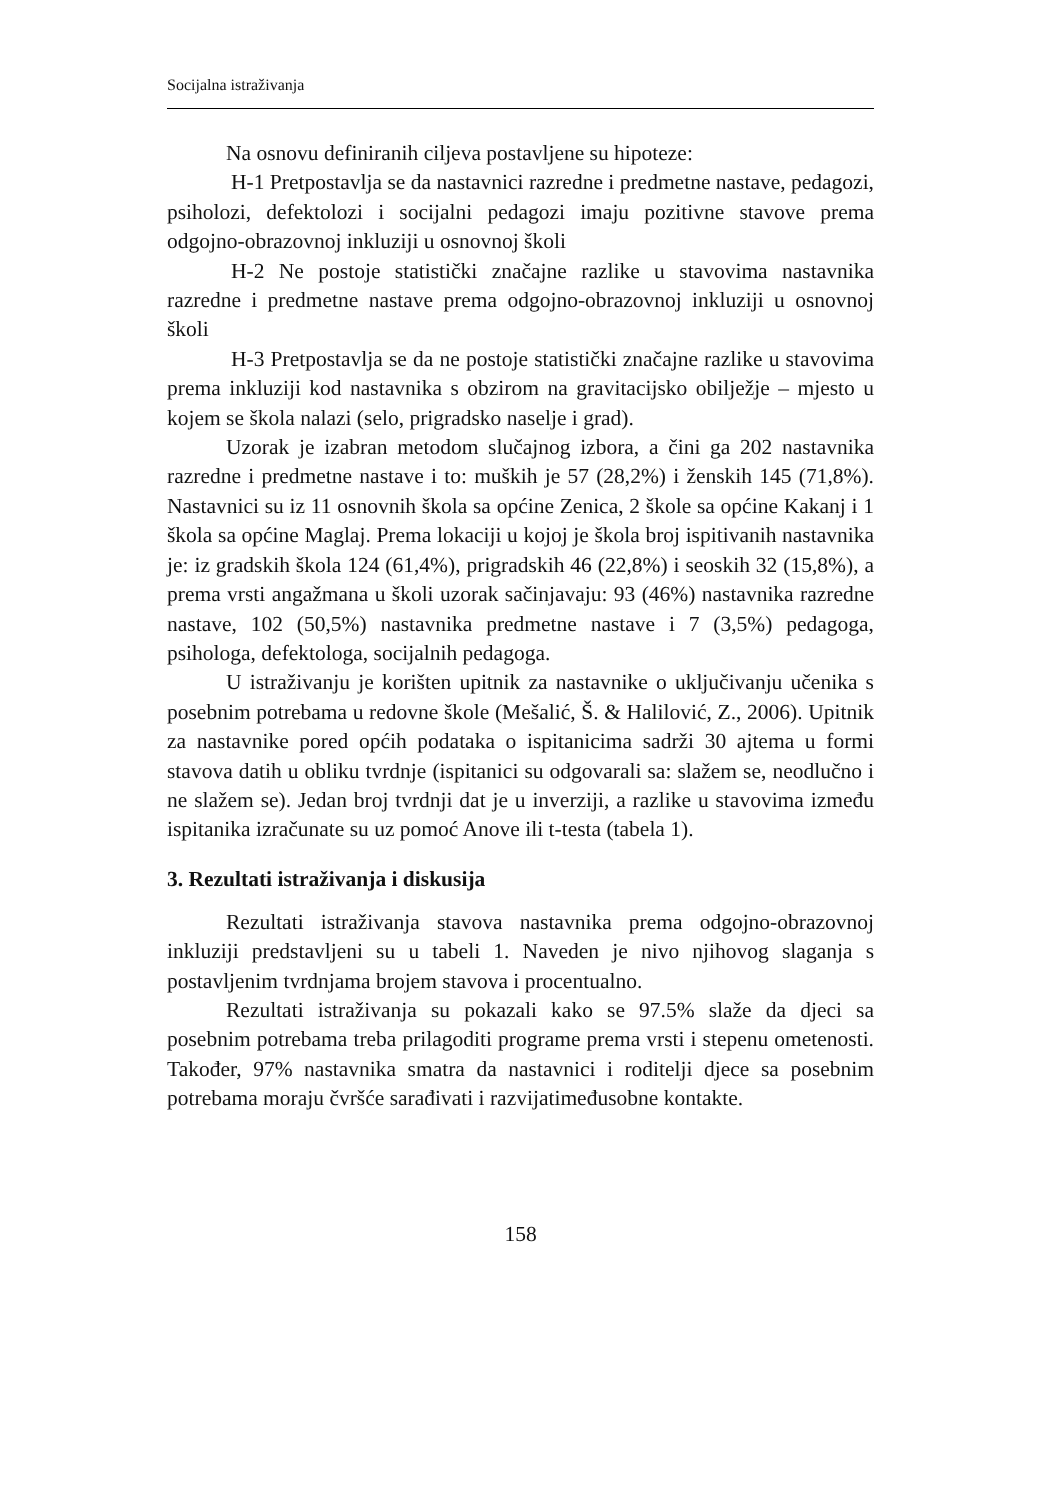Socijalna istraživanja
Na osnovu definiranih ciljeva postavljene su hipoteze:
H-1 Pretpostavlja se da nastavnici razredne i predmetne nastave, pedagozi, psiholozi, defektolozi i socijalni pedagozi imaju pozitivne stavove prema odgojno-obrazovnoj inkluziji u osnovnoj školi
H-2 Ne postoje statistički značajne razlike u stavovima nastavnika razredne i predmetne nastave prema odgojno-obrazovnoj inkluziji u osnovnoj školi
H-3 Pretpostavlja se da ne postoje statistički značajne razlike u stavovima prema inkluziji kod nastavnika s obzirom na gravitacijsko obilježje – mjesto u kojem se škola nalazi (selo, prigradsko naselje i grad).
Uzorak je izabran metodom slučajnog izbora, a čini ga 202 nastavnika razredne i predmetne nastave i to: muških je 57 (28,2%) i ženskih 145 (71,8%). Nastavnici su iz 11 osnovnih škola sa općine Zenica, 2 škole sa općine Kakanj i 1 škola sa općine Maglaj. Prema lokaciji u kojoj je škola broj ispitivanih nastavnika je: iz gradskih škola 124 (61,4%), prigradskih 46 (22,8%) i seoskih 32 (15,8%), a prema vrsti angažmana u školi uzorak sačinjavaju: 93 (46%) nastavnika razredne nastave, 102 (50,5%) nastavnika predmetne nastave i 7 (3,5%) pedagoga, psihologa, defektologa, socijalnih pedagoga.
U istraživanju je korišten upitnik za nastavnike o uključivanju učenika s posebnim potrebama u redovne škole (Mešalić, Š. & Halilović, Z., 2006). Upitnik za nastavnike pored općih podataka o ispitanicima sadrži 30 ajtema u formi stavova datih u obliku tvrdnje (ispitanici su odgovarali sa: slažem se, neodlučno i ne slažem se). Jedan broj tvrdnji dat je u inverziji, a razlike u stavovima između ispitanika izračunate su uz pomoć Anove ili t-testa (tabela 1).
3. Rezultati istraživanja i diskusija
Rezultati istraživanja stavova nastavnika prema odgojno-obrazovnoj inkluziji predstavljeni su u tabeli 1. Naveden je nivo njihovog slaganja s postavljenim tvrdnjama brojem stavova i procentualno.
Rezultati istraživanja su pokazali kako se 97.5% slaže da djeci sa posebnim potrebama treba prilagoditi programe prema vrsti i stepenu ometenosti. Također, 97% nastavnika smatra da nastavnici i roditelji djece sa posebnim potrebama moraju čvršće sarađivati i razvijatimeđusobne kontakte.
158